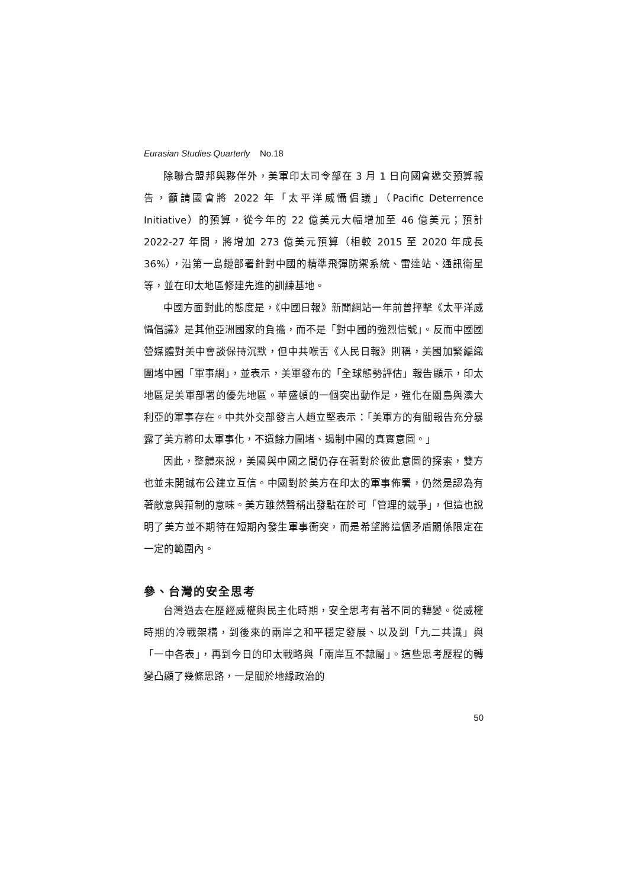Eurasian Studies Quarterly No.18
除聯合盟邦與夥伴外，美軍印太司令部在 3 月 1 日向國會遞交預算報告，籲請國會將 2022 年「太平洋威懾倡議」（Pacific Deterrence Initiative）的預算，從今年的 22 億美元大幅增加至 46 億美元；預計 2022-27 年間，將增加 273 億美元預算（相較 2015 至 2020 年成長 36%），沿第一島鏈部署針對中國的精準飛彈防禦系統、雷達站、通訊衛星等，並在印太地區修建先進的訓練基地。
中國方面對此的態度是，《中國日報》新聞網站一年前曾抨擊《太平洋威懾倡議》是其他亞洲國家的負擔，而不是「對中國的強烈信號」。反而中國國營媒體對美中會談保持沉默，但中共喉舌《人民日報》則稱，美國加緊編織圍堵中國「軍事網」，並表示，美軍發布的「全球態勢評估」報告顯示，印太地區是美軍部署的優先地區。華盛頓的一個突出動作是，強化在關島與澳大利亞的軍事存在。中共外交部發言人趙立堅表示：「美軍方的有關報告充分暴露了美方將印太軍事化，不遺餘力圍堵、遏制中國的真實意圖。」
因此，整體來說，美國與中國之間仍存在著對於彼此意圖的探索，雙方也並未開誠布公建立互信。中國對於美方在印太的軍事佈署，仍然是認為有著敵意與箝制的意味。美方雖然聲稱出發點在於可「管理的競爭」，但這也說明了美方並不期待在短期內發生軍事衝突，而是希望將這個矛盾關係限定在一定的範圍內。
參、台灣的安全思考
台灣過去在歷經威權與民主化時期，安全思考有著不同的轉變。從威權時期的冷戰架構，到後來的兩岸之和平穩定發展、以及到「九二共識」與「一中各表」，再到今日的印太戰略與「兩岸互不隸屬」。這些思考歷程的轉變凸顯了幾條思路，一是關於地緣政治的
50